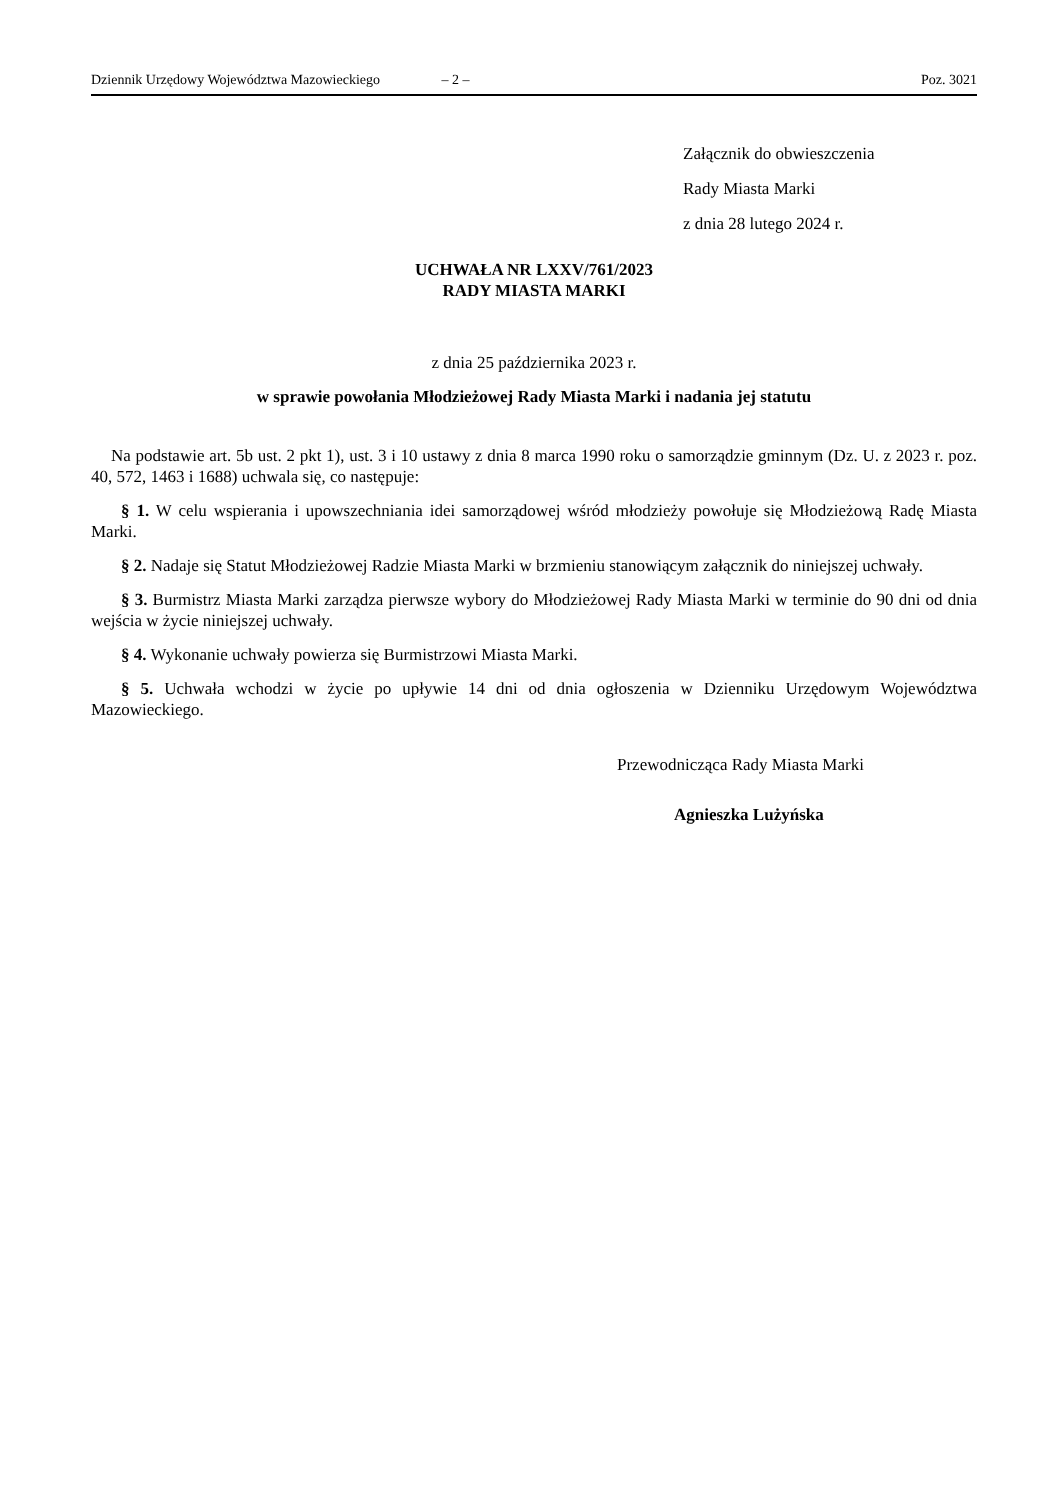Dziennik Urzędowy Województwa Mazowieckiego – 2 – Poz. 3021
Załącznik do obwieszczenia
Rady Miasta Marki
z dnia 28 lutego 2024 r.
UCHWAŁA NR LXXV/761/2023
RADY MIASTA MARKI
z dnia 25 października 2023 r.
w sprawie powołania Młodzieżowej Rady Miasta Marki i nadania jej statutu
Na podstawie art. 5b ust. 2 pkt 1), ust. 3 i 10 ustawy z dnia 8 marca 1990 roku o samorządzie gminnym (Dz. U. z 2023 r. poz. 40, 572, 1463 i 1688) uchwala się, co następuje:
§ 1. W celu wspierania i upowszechniania idei samorządowej wśród młodzieży powołuje się Młodzieżową Radę Miasta Marki.
§ 2. Nadaje się Statut Młodzieżowej Radzie Miasta Marki w brzmieniu stanowiącym załącznik do niniejszej uchwały.
§ 3. Burmistrz Miasta Marki zarządza pierwsze wybory do Młodzieżowej Rady Miasta Marki w terminie do 90 dni od dnia wejścia w życie niniejszej uchwały.
§ 4. Wykonanie uchwały powierza się Burmistrzowi Miasta Marki.
§ 5. Uchwała wchodzi w życie po upływie 14 dni od dnia ogłoszenia w Dzienniku Urzędowym Województwa Mazowieckiego.
Przewodnicząca Rady Miasta Marki
Agnieszka Lużyńska